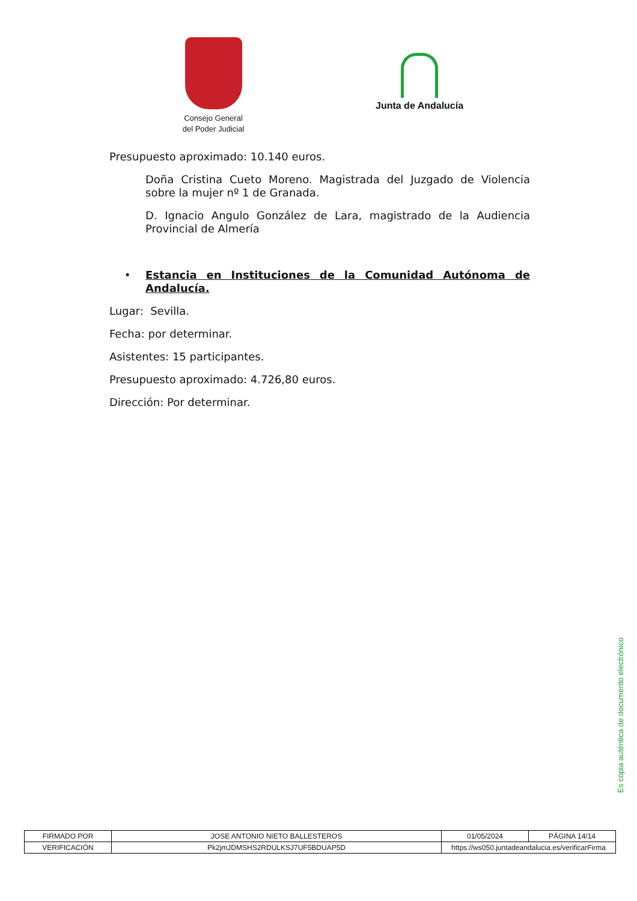Consejo General
del Poder Judicial
Junta de Andalucía
Presupuesto aproximado: 10.140 euros.
Doña Cristina Cueto Moreno. Magistrada del Juzgado de Violencia sobre la mujer nº 1 de Granada.
D. Ignacio Angulo González de Lara, magistrado de la Audiencia Provincial de Almería
• Estancia en Instituciones de la Comunidad Autónoma de Andalucía.
Lugar: Sevilla.
Fecha: por determinar.
Asistentes: 15 participantes.
Presupuesto aproximado: 4.726,80 euros.
Dirección: Por determinar.
Es copia auténtica de documento electrónico
| FIRMADO POR | JOSE ANTONIO NIETO BALLESTEROS | | 01/05/2024 | PÁGINA 14/14 |
| VERIFICACIÓN | Pk2jmJDMSHS2RDULKSJ7UF5BDUAP5D | https://ws050.juntadeandalucia.es/verificarFirma | | |